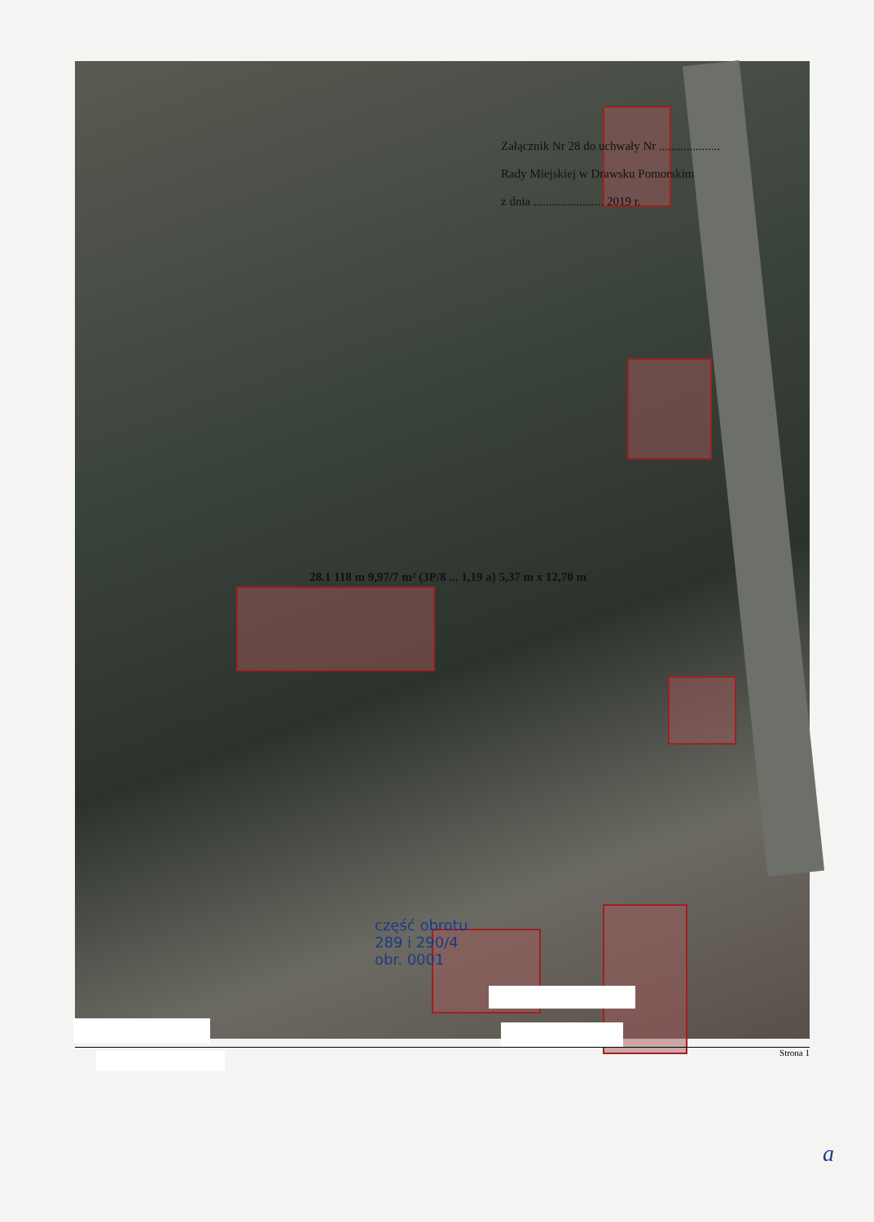Załącznik Nr 28 do uchwały Nr ....................
Rady Miejskiej w Drawsku Pomorskim
z dnia ....................... 2019 r.
28.1 118 m 9,97/7 m² (3P/8 ... 1,19 a) 5,37 m x 12,70 m
część obrotu
289 i 290/4
obr. 0001
Strona 1
a